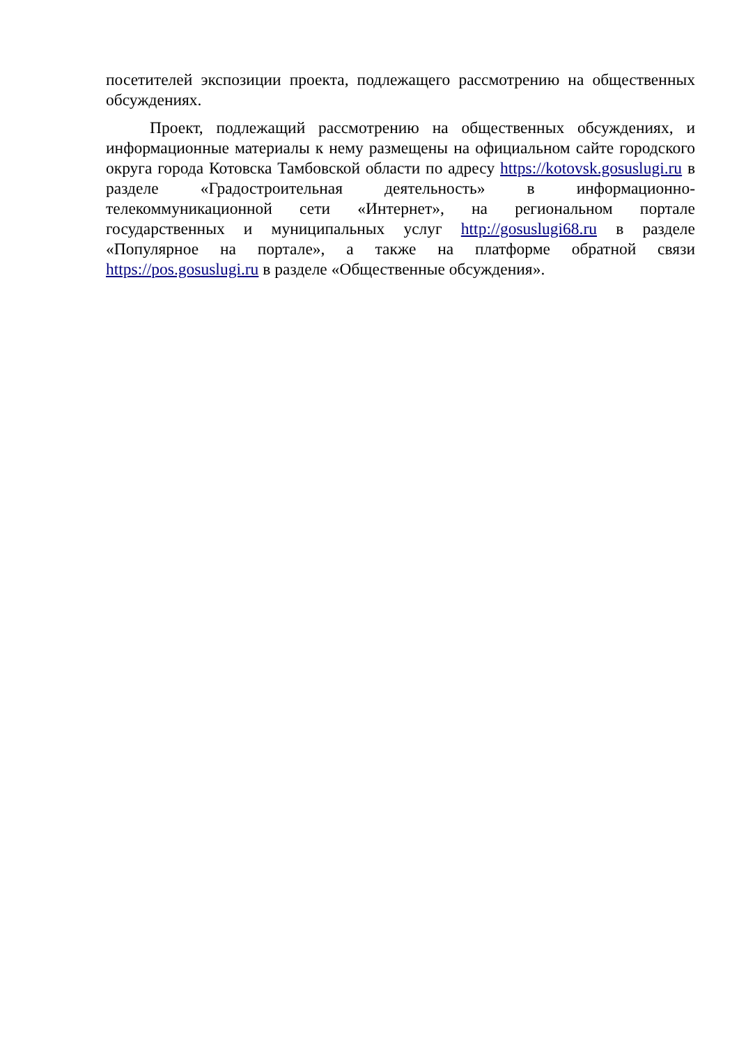посетителей экспозиции проекта, подлежащего рассмотрению на общественных обсуждениях.
Проект, подлежащий рассмотрению на общественных обсуждениях, и информационные материалы к нему размещены на официальном сайте городского округа города Котовска Тамбовской области по адресу https://kotovsk.gosuslugi.ru в разделе «Градостроительная деятельность» в информационно-телекоммуникационной сети «Интернет», на региональном портале государственных и муниципальных услуг http://gosuslugi68.ru в разделе «Популярное на портале», а также на платформе обратной связи https://pos.gosuslugi.ru в разделе «Общественные обсуждения».